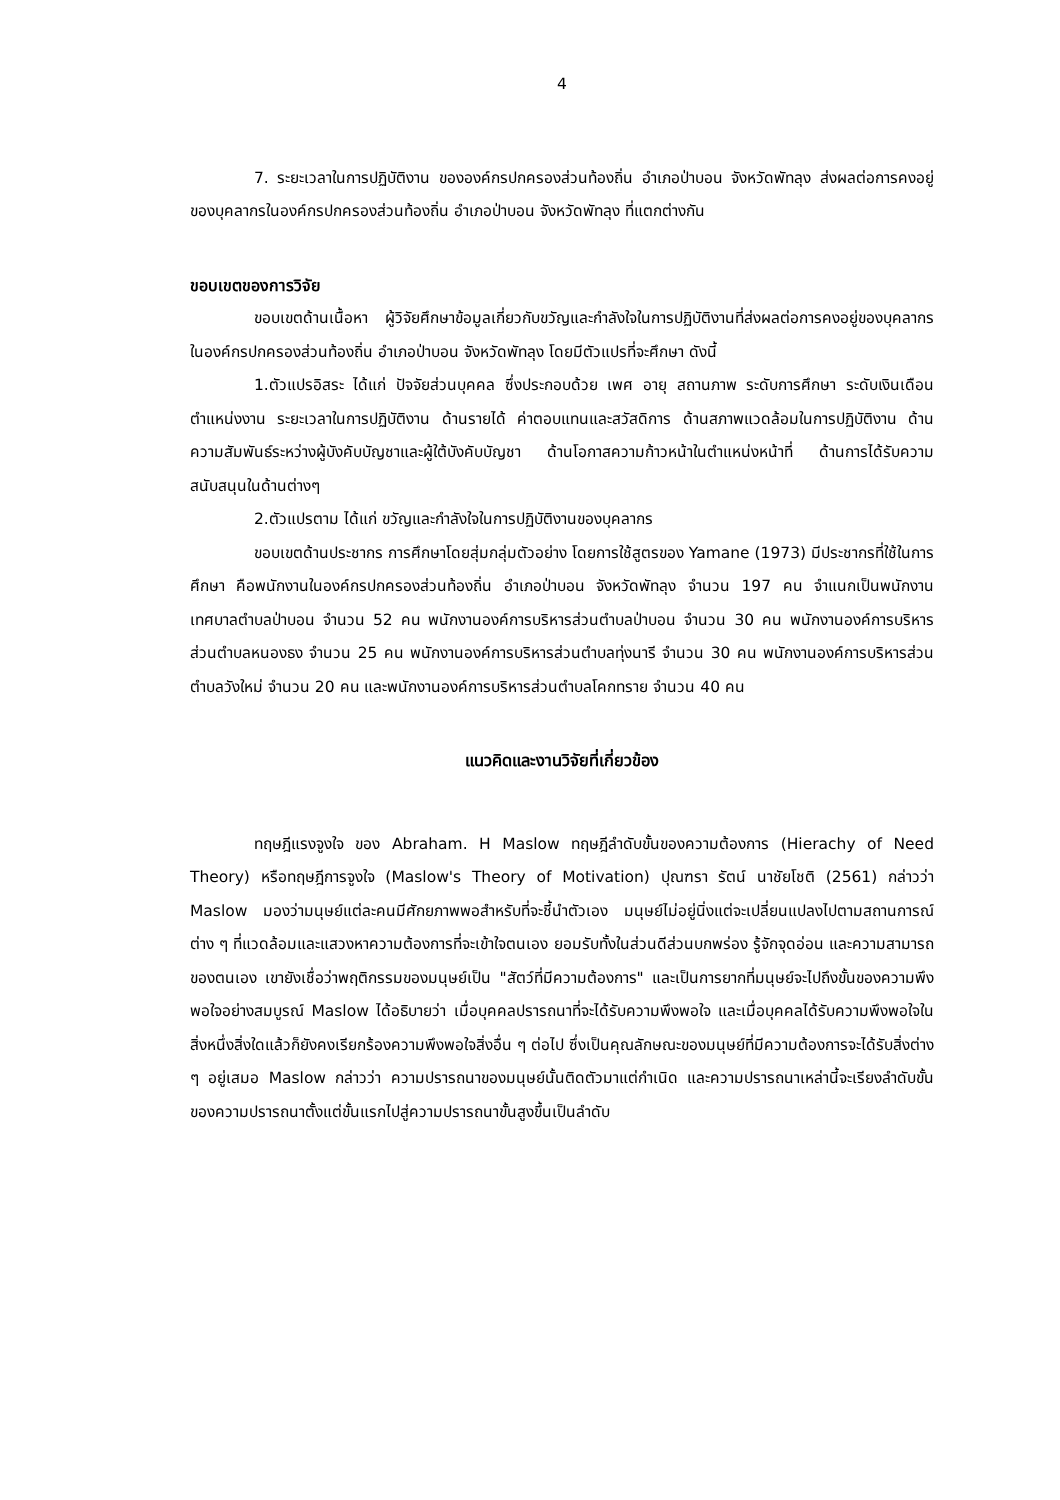4
7. ระยะเวลาในการปฏิบัติงาน ขององค์กรปกครองส่วนท้องถิ่น อำเภอป่าบอน จังหวัดพัทลุง ส่งผลต่อการคงอยู่ของบุคลากรในองค์กรปกครองส่วนท้องถิ่น อำเภอป่าบอน จังหวัดพัทลุง ที่แตกต่างกัน
ขอบเขตของการวิจัย
ขอบเขตด้านเนื้อหา ผู้วิจัยศึกษาข้อมูลเกี่ยวกับขวัญและกำลังใจในการปฏิบัติงานที่ส่งผลต่อการคงอยู่ของบุคลากร ในองค์กรปกครองส่วนท้องถิ่น อำเภอป่าบอน จังหวัดพัทลุง โดยมีตัวแปรที่จะศึกษา ดังนี้
1.ตัวแปรอิสระ ได้แก่ ปัจจัยส่วนบุคคล ซึ่งประกอบด้วย เพศ อายุ สถานภาพ ระดับการศึกษา ระดับเงินเดือน ตำแหน่งงาน ระยะเวลาในการปฏิบัติงาน ด้านรายได้ ค่าตอบแทนและสวัสดิการ ด้านสภาพแวดล้อมในการปฏิบัติงาน ด้านความสัมพันธ์ระหว่างผู้บังคับบัญชาและผู้ใต้บังคับบัญชา ด้านโอกาสความก้าวหน้าในตำแหน่งหน้าที่ ด้านการได้รับความสนับสนุนในด้านต่างๆ
2.ตัวแปรตาม ได้แก่ ขวัญและกำลังใจในการปฏิบัติงานของบุคลากร
ขอบเขตด้านประชากร การศึกษาโดยสุ่มกลุ่มตัวอย่าง โดยการใช้สูตรของ Yamane (1973) มีประชากรที่ใช้ในการศึกษา คือพนักงานในองค์กรปกครองส่วนท้องถิ่น อำเภอป่าบอน จังหวัดพัทลุง จำนวน 197 คน จำแนกเป็นพนักงานเทศบาลตำบลป่าบอน จำนวน 52 คน พนักงานองค์การบริหารส่วนตำบลป่าบอน จำนวน 30 คน พนักงานองค์การบริหารส่วนตำบลหนองธง จำนวน 25 คน พนักงานองค์การบริหารส่วนตำบลทุ่งนารี จำนวน 30 คน พนักงานองค์การบริหารส่วนตำบลวังใหม่ จำนวน 20 คน และพนักงานองค์การบริหารส่วนตำบลโคกทราย จำนวน 40 คน
แนวคิดและงานวิจัยที่เกี่ยวข้อง
ทฤษฎีแรงจูงใจ ของ Abraham. H Maslow ทฤษฎีลำดับขั้นของความต้องการ (Hierachy of Need Theory) หรือทฤษฎีการจูงใจ (Maslow's Theory of Motivation) ปุณฑรา รัตน์ นาชัยโชติ (2561) กล่าวว่า Maslow มองว่ามนุษย์แต่ละคนมีศักยภาพพอสำหรับที่จะชี้นำตัวเอง มนุษย์ไม่อยู่นิ่งแต่จะเปลี่ยนแปลงไปตามสถานการณ์ต่าง ๆ ที่แวดล้อมและแสวงหาความต้องการที่จะเข้าใจตนเอง ยอมรับทั้งในส่วนดีส่วนบกพร่อง รู้จักจุดอ่อน และความสามารถของตนเอง เขายังเชื่อว่าพฤติกรรมของมนุษย์เป็น "สัตว์ที่มีความต้องการ" และเป็นการยากที่มนุษย์จะไปถึงขั้นของความพึงพอใจอย่างสมบูรณ์ Maslow ได้อธิบายว่า เมื่อบุคคลปรารถนาที่จะได้รับความพึงพอใจ และเมื่อบุคคลได้รับความพึงพอใจในสิ่งหนึ่งสิ่งใดแล้วก็ยังคงเรียกร้องความพึงพอใจสิ่งอื่น ๆ ต่อไป ซึ่งเป็นคุณลักษณะของมนุษย์ที่มีความต้องการจะได้รับสิ่งต่าง ๆ อยู่เสมอ Maslow กล่าวว่า ความปรารถนาของมนุษย์นั้นติดตัวมาแต่กำเนิด และความปรารถนาเหล่านี้จะเรียงลำดับขั้นของความปรารถนาตั้งแต่ขั้นแรกไปสู่ความปรารถนาขั้นสูงขึ้นเป็นลำดับ